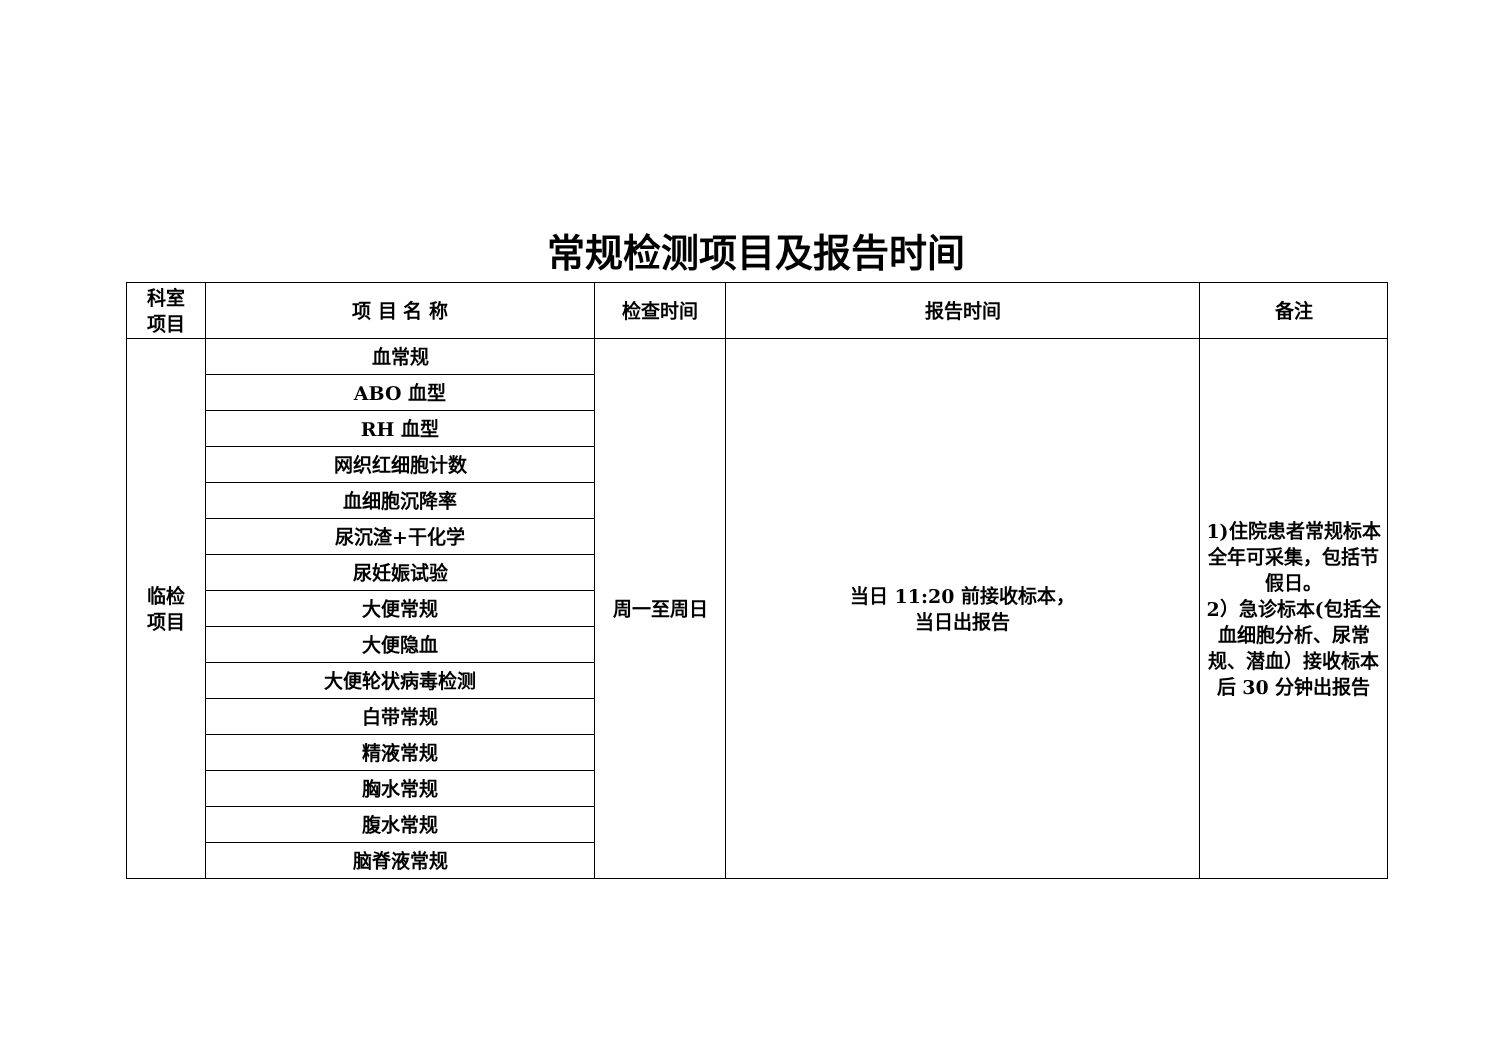常规检测项目及报告时间
| 科室 项目 | 项 目 名 称 | 检查时间 | 报告时间 | 备注 |
| --- | --- | --- | --- | --- |
| 临检 项目 | 血常规 | 周一至周日 | 当日 11:20 前接收标本， 当日出报告 | 1)住院患者常规标本全年可采集，包括节假日。 2）急诊标本(包括全血细胞分析、尿常规、潜血）接收标本后 30 分钟出报告 |
| | ABO 血型 | | | |
| | RH 血型 | | | |
| | 网织红细胞计数 | | | |
| | 血细胞沉降率 | | | |
| | 尿沉渣+干化学 | | | |
| | 尿妊娠试验 | | | |
| | 大便常规 | | | |
| | 大便隐血 | | | |
| | 大便轮状病毒检测 | | | |
| | 白带常规 | | | |
| | 精液常规 | | | |
| | 胸水常规 | | | |
| | 腹水常规 | | | |
| | 脑脊液常规 | | | |